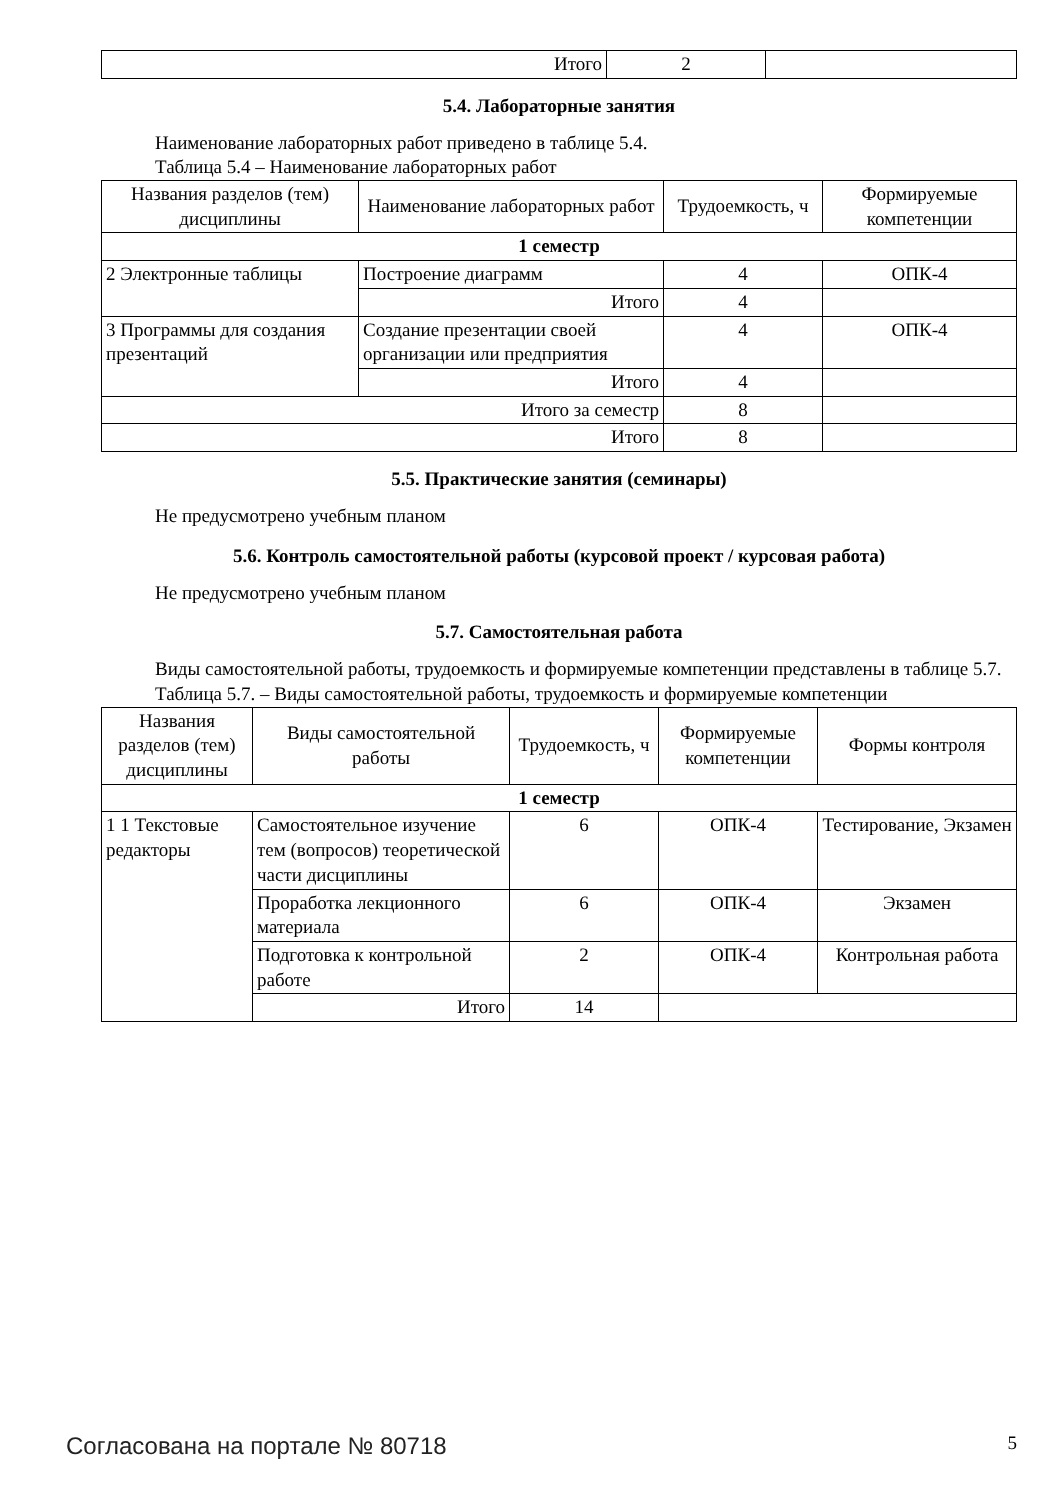| Итого | 2 | |
5.4. Лабораторные занятия
Наименование лабораторных работ приведено в таблице 5.4.
Таблица 5.4 – Наименование лабораторных работ
| Названия разделов (тем) дисциплины | Наименование лабораторных работ | Трудоемкость, ч | Формируемые компетенции |
| --- | --- | --- | --- |
| 1 семестр | | | |
| 2 Электронные таблицы | Построение диаграмм | 4 | ОПК-4 |
| | Итого | 4 | |
| 3 Программы для создания презентаций | Создание презентации своей организации или предприятия | 4 | ОПК-4 |
| | Итого | 4 | |
| Итого за семестр | | 8 | |
| Итого | | 8 | |
5.5. Практические занятия (семинары)
Не предусмотрено учебным планом
5.6. Контроль самостоятельной работы (курсовой проект / курсовая работа)
Не предусмотрено учебным планом
5.7. Самостоятельная работа
Виды самостоятельной работы, трудоемкость и формируемые компетенции представлены в таблице 5.7.
Таблица 5.7. – Виды самостоятельной работы, трудоемкость и формируемые компетенции
| Названия разделов (тем) дисциплины | Виды самостоятельной работы | Трудоемкость, ч | Формируемые компетенции | Формы контроля |
| --- | --- | --- | --- | --- |
| 1 семестр | | | | |
| 1 1 Текстовые редакторы | Самостоятельное изучение тем (вопросов) теоретической части дисциплины | 6 | ОПК-4 | Тестирование, Экзамен |
| | Проработка лекционного материала | 6 | ОПК-4 | Экзамен |
| | Подготовка к контрольной работе | 2 | ОПК-4 | Контрольная работа |
| | Итого | 14 | | |
Согласована на портале № 80718 5